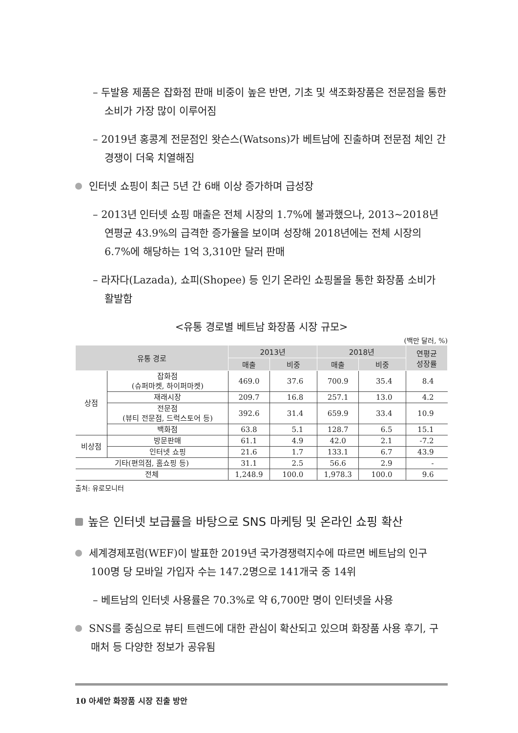– 두발용 제품은 잡화점 판매 비중이 높은 반면, 기초 및 색조화장품은 전문점을 통한 소비가 가장 많이 이루어짐
– 2019년 홍콩계 전문점인 왓슨스(Watsons)가 베트남에 진출하며 전문점 체인 간 경쟁이 더욱 치열해짐
인터넷 쇼핑이 최근 5년 간 6배 이상 증가하며 급성장
– 2013년 인터넷 쇼핑 매출은 전체 시장의 1.7%에 불과했으나, 2013~2018년 연평균 43.9%의 급격한 증가율을 보이며 성장해 2018년에는 전체 시장의 6.7%에 해당하는 1억 3,310만 달러 판매
– 라자다(Lazada), 쇼피(Shopee) 등 인기 온라인 쇼핑몰을 통한 화장품 소비가 활발함
<유통 경로별 베트남 화장품 시장 규모>
(백만 달러, %)
| 유통 경로 | | 2013년 | | 2018년 | | 연평균 성장률 |
| --- | --- | --- | --- | --- | --- | --- |
| | | 매출 | 비중 | 매출 | 비중 | |
| 상점 | 잡화점 (슈퍼마켓, 하이퍼마켓) | 469.0 | 37.6 | 700.9 | 35.4 | 8.4 |
| | 재래시장 | 209.7 | 16.8 | 257.1 | 13.0 | 4.2 |
| | 전문점 (뷰티 전문점, 드럭스토어 등) | 392.6 | 31.4 | 659.9 | 33.4 | 10.9 |
| | 백화점 | 63.8 | 5.1 | 128.7 | 6.5 | 15.1 |
| 비상점 | 방문판매 | 61.1 | 4.9 | 42.0 | 2.1 | -7.2 |
| | 인터넷 쇼핑 | 21.6 | 1.7 | 133.1 | 6.7 | 43.9 |
| 기타(편의점, 홈쇼핑 등) | | 31.1 | 2.5 | 56.6 | 2.9 | - |
| 전체 | | 1,248.9 | 100.0 | 1,978.3 | 100.0 | 9.6 |
출처: 유로모니터
높은 인터넷 보급률을 바탕으로 SNS 마케팅 및 온라인 쇼핑 확산
세계경제포럼(WEF)이 발표한 2019년 국가경쟁력지수에 따르면 베트남의 인구 100명 당 모바일 가입자 수는 147.2명으로 141개국 중 14위
– 베트남의 인터넷 사용률은 70.3%로 약 6,700만 명이 인터넷을 사용
SNS를 중심으로 뷰티 트렌드에 대한 관심이 확산되고 있으며 화장품 사용 후기, 구매처 등 다양한 정보가 공유됨
10 아세안 화장품 시장 진출 방안